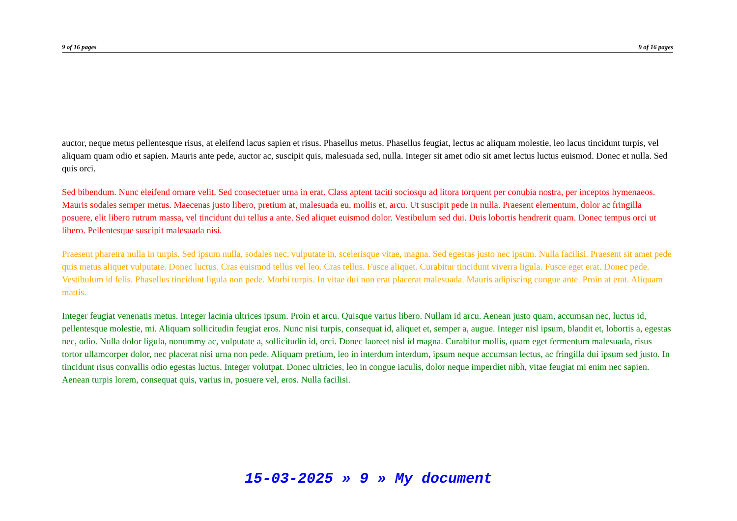9 of 16 pages 9 of 16 pages
auctor, neque metus pellentesque risus, at eleifend lacus sapien et risus. Phasellus metus. Phasellus feugiat, lectus ac aliquam molestie, leo lacus tincidunt turpis, vel aliquam quam odio et sapien. Mauris ante pede, auctor ac, suscipit quis, malesuada sed, nulla. Integer sit amet odio sit amet lectus luctus euismod. Donec et nulla. Sed quis orci.
Sed bibendum. Nunc eleifend ornare velit. Sed consectetuer urna in erat. Class aptent taciti sociosqu ad litora torquent per conubia nostra, per inceptos hymenaeos. Mauris sodales semper metus. Maecenas justo libero, pretium at, malesuada eu, mollis et, arcu. Ut suscipit pede in nulla. Praesent elementum, dolor ac fringilla posuere, elit libero rutrum massa, vel tincidunt dui tellus a ante. Sed aliquet euismod dolor. Vestibulum sed dui. Duis lobortis hendrerit quam. Donec tempus orci ut libero. Pellentesque suscipit malesuada nisi.
Praesent pharetra nulla in turpis. Sed ipsum nulla, sodales nec, vulputate in, scelerisque vitae, magna. Sed egestas justo nec ipsum. Nulla facilisi. Praesent sit amet pede quis metus aliquet vulputate. Donec luctus. Cras euismod tellus vel leo. Cras tellus. Fusce aliquet. Curabitur tincidunt viverra ligula. Fusce eget erat. Donec pede. Vestibulum id felis. Phasellus tincidunt ligula non pede. Morbi turpis. In vitae dui non erat placerat malesuada. Mauris adipiscing congue ante. Proin at erat. Aliquam mattis.
Integer feugiat venenatis metus. Integer lacinia ultrices ipsum. Proin et arcu. Quisque varius libero. Nullam id arcu. Aenean justo quam, accumsan nec, luctus id, pellentesque molestie, mi. Aliquam sollicitudin feugiat eros. Nunc nisi turpis, consequat id, aliquet et, semper a, augue. Integer nisl ipsum, blandit et, lobortis a, egestas nec, odio. Nulla dolor ligula, nonummy ac, vulputate a, sollicitudin id, orci. Donec laoreet nisl id magna. Curabitur mollis, quam eget fermentum malesuada, risus tortor ullamcorper dolor, nec placerat nisi urna non pede. Aliquam pretium, leo in interdum interdum, ipsum neque accumsan lectus, ac fringilla dui ipsum sed justo. In tincidunt risus convallis odio egestas luctus. Integer volutpat. Donec ultricies, leo in congue iaculis, dolor neque imperdiet nibh, vitae feugiat mi enim nec sapien. Aenean turpis lorem, consequat quis, varius in, posuere vel, eros. Nulla facilisi.
15-03-2025 » 9 » My document